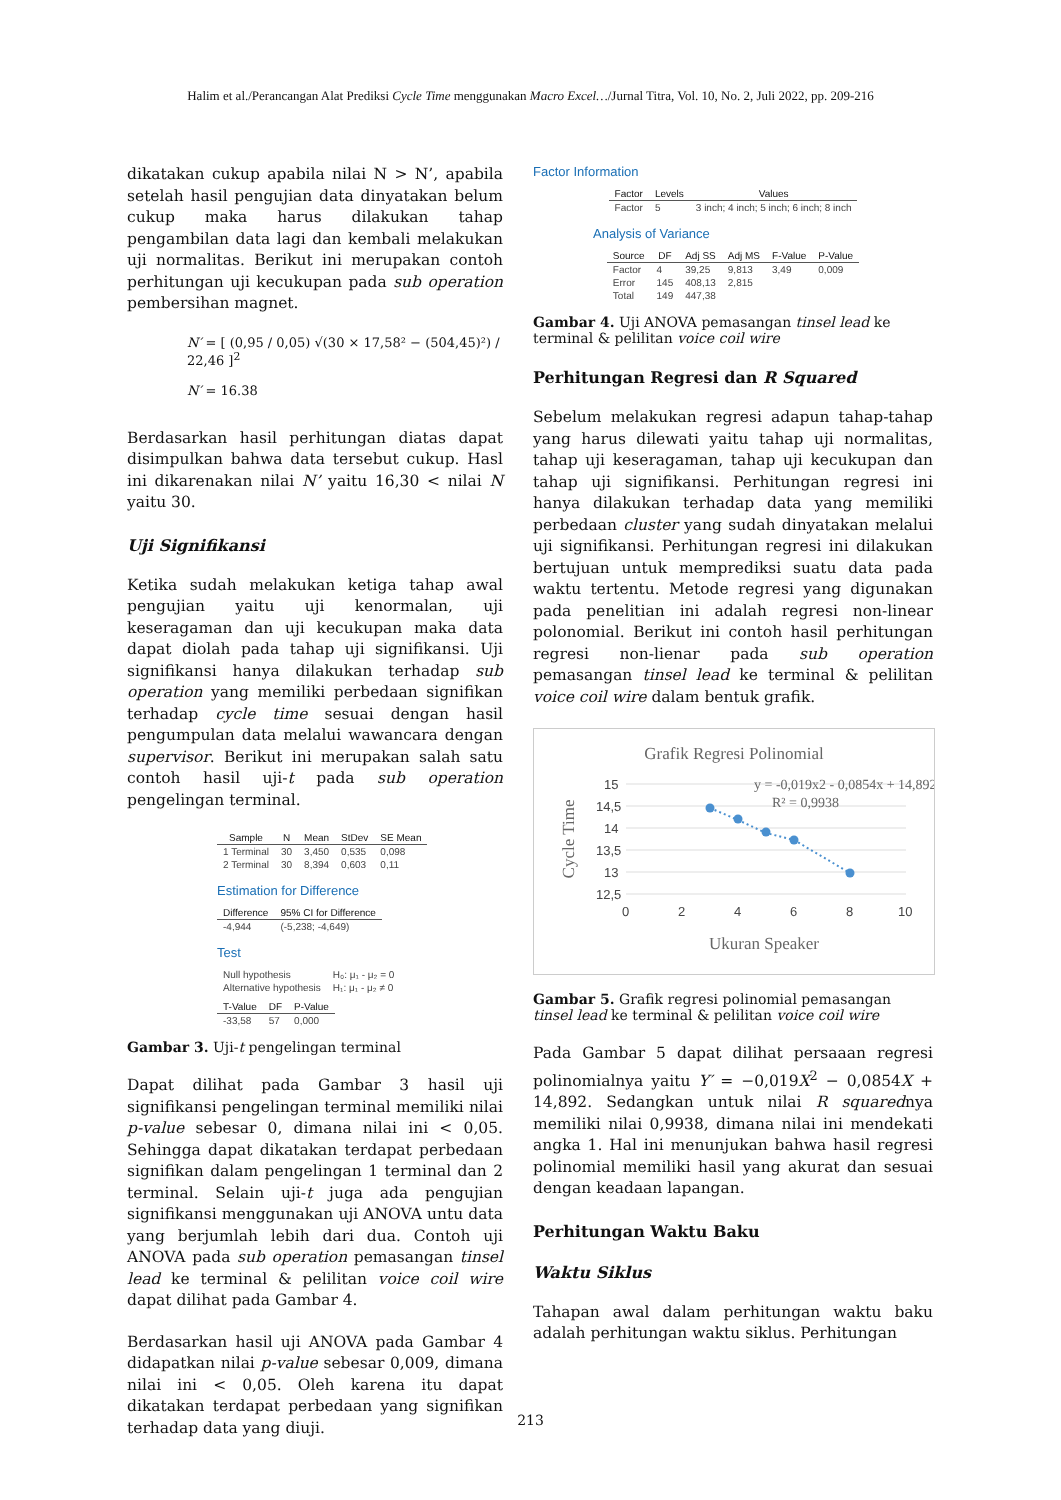Halim et al./Perancangan Alat Prediksi Cycle Time menggunakan Macro Excel…/Jurnal Titra, Vol. 10, No. 2, Juli 2022, pp. 209-216
dikatakan cukup apabila nilai N > N’, apabila setelah hasil pengujian data dinyatakan belum cukup maka harus dilakukan tahap pengambilan data lagi dan kembali melakukan uji normalitas. Berikut ini merupakan contoh perhitungan uji kecukupan pada sub operation pembersihan magnet.
N′ = [ (0,95 / 0,05) √(30 × 17,58² − (504,45)²) / 22,46 ]<sup>2</sup>
N′ = 16.38
Berdasarkan hasil perhitungan diatas dapat disimpulkan bahwa data tersebut cukup. Hasl ini dikarenakan nilai N’ yaitu 16,30 < nilai N yaitu 30.
Uji Signifikansi
Ketika sudah melakukan ketiga tahap awal pengujian yaitu uji kenormalan, uji keseragaman dan uji kecukupan maka data dapat diolah pada tahap uji signifikansi. Uji signifikansi hanya dilakukan terhadap sub operation yang memiliki perbedaan signifikan terhadap cycle time sesuai dengan hasil pengumpulan data melalui wawancara dengan supervisor. Berikut ini merupakan salah satu contoh hasil uji-t pada sub operation pengelingan terminal.
| Sample | N | Mean | StDev | SE Mean |
| --- | --- | --- | --- | --- |
| 1 Terminal | 30 | 3,450 | 0,535 | 0,098 |
| 2 Terminal | 30 | 8,394 | 0,603 | 0,11 |
Estimation for Difference
| Difference | 95% CI for Difference |
| --- | --- |
| -4,944 | (-5,238; -4,649) |
Test
| Null hypothesis | H₀: μ₁ - μ₂ = 0 |
| Alternative hypothesis | H₁: μ₁ - μ₂ ≠ 0 |
| T-Value | DF | P-Value |
| --- | --- | --- |
| -33,58 | 57 | 0,000 |
Gambar 3. Uji-t pengelingan terminal
Dapat dilihat pada Gambar 3 hasil uji signifikansi pengelingan terminal memiliki nilai p-value sebesar 0, dimana nilai ini < 0,05. Sehingga dapat dikatakan terdapat perbedaan signifikan dalam pengelingan 1 terminal dan 2 terminal. Selain uji-t juga ada pengujian signifikansi menggunakan uji ANOVA untu data yang berjumlah lebih dari dua. Contoh uji ANOVA pada sub operation pemasangan tinsel lead ke terminal & pelilitan voice coil wire dapat dilihat pada Gambar 4.
Berdasarkan hasil uji ANOVA pada Gambar 4 didapatkan nilai p-value sebesar 0,009, dimana nilai ini < 0,05. Oleh karena itu dapat dikatakan terdapat perbedaan yang signifikan terhadap data yang diuji.
Factor Information
| Factor | Levels | Values |
| --- | --- | --- |
| Factor | 5 | 3 inch; 4 inch; 5 inch; 6 inch; 8 inch |
Analysis of Variance
| Source | DF | Adj SS | Adj MS | F-Value | P-Value |
| --- | --- | --- | --- | --- | --- |
| Factor | 4 | 39,25 | 9,813 | 3,49 | 0,009 |
| Error | 145 | 408,13 | 2,815 | | |
| Total | 149 | 447,38 | | | |
Gambar 4. Uji ANOVA pemasangan tinsel lead ke terminal & pelilitan voice coil wire
Perhitungan Regresi dan R Squared
Sebelum melakukan regresi adapun tahap-tahap yang harus dilewati yaitu tahap uji normalitas, tahap uji keseragaman, tahap uji kecukupan dan tahap uji signifikansi. Perhitungan regresi ini hanya dilakukan terhadap data yang memiliki perbedaan cluster yang sudah dinyatakan melalui uji signifikansi. Perhitungan regresi ini dilakukan bertujuan untuk memprediksi suatu data pada waktu tertentu. Metode regresi yang digunakan pada penelitian ini adalah regresi non-linear polonomial. Berikut ini contoh hasil perhitungan regresi non-lienar pada sub operation pemasangan tinsel lead ke terminal & pelilitan voice coil wire dalam bentuk grafik.
Grafik Regresi Polinomial
15
14,5
14
13,5
13
12,5
0
2
4
6
8
10
y = -0,019x2 - 0,0854x + 14,892
R² = 0,9938
Ukuran Speaker
Cycle Time
Gambar 5. Grafik regresi polinomial pemasangan tinsel lead ke terminal & pelilitan voice coil wire
Pada Gambar 5 dapat dilihat persaaan regresi polinomialnya yaitu Y′ = −0,019X<sup>2</sup> − 0,0854X + 14,892. Sedangkan untuk nilai R squarednya memiliki nilai 0,9938, dimana nilai ini mendekati angka 1. Hal ini menunjukan bahwa hasil regresi polinomial memiliki hasil yang akurat dan sesuai dengan keadaan lapangan.
Perhitungan Waktu Baku
Waktu Siklus
Tahapan awal dalam perhitungan waktu baku adalah perhitungan waktu siklus. Perhitungan
213